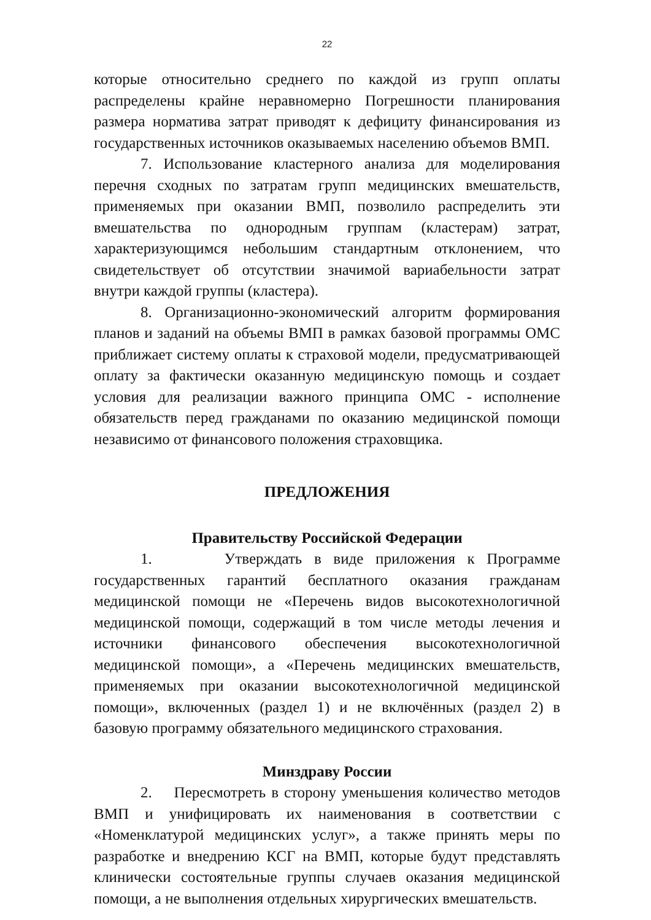22
которые относительно среднего по каждой из групп оплаты распределены крайне неравномерно Погрешности планирования размера норматива затрат приводят к дефициту финансирования из государственных источников оказываемых населению объемов ВМП.
7. Использование кластерного анализа для моделирования перечня сходных по затратам групп медицинских вмешательств, применяемых при оказании ВМП, позволило распределить эти вмешательства по однородным группам (кластерам) затрат, характеризующимся небольшим стандартным отклонением, что свидетельствует об отсутствии значимой вариабельности затрат внутри каждой группы (кластера).
8. Организационно-экономический алгоритм формирования планов и заданий на объемы ВМП в рамках базовой программы ОМС приближает систему оплаты к страховой модели, предусматривающей оплату за фактически оказанную медицинскую помощь и создает условия для реализации важного принципа ОМС - исполнение обязательств перед гражданами по оказанию медицинской помощи независимо от финансового положения страховщика.
ПРЕДЛОЖЕНИЯ
Правительству Российской Федерации
1. Утверждать в виде приложения к Программе государственных гарантий бесплатного оказания гражданам медицинской помощи не «Перечень видов высокотехнологичной медицинской помощи, содержащий в том числе методы лечения и источники финансового обеспечения высокотехнологичной медицинской помощи», а «Перечень медицинских вмешательств, применяемых при оказании высокотехнологичной медицинской помощи», включенных (раздел 1) и не включённых (раздел 2) в базовую программу обязательного медицинского страхования.
Минздраву России
2. Пересмотреть в сторону уменьшения количество методов ВМП и унифицировать их наименования в соответствии с «Номенклатурой медицинских услуг», а также принять меры по разработке и внедрению КСГ на ВМП, которые будут представлять клинически состоятельные группы случаев оказания медицинской помощи, а не выполнения отдельных хирургических вмешательств.